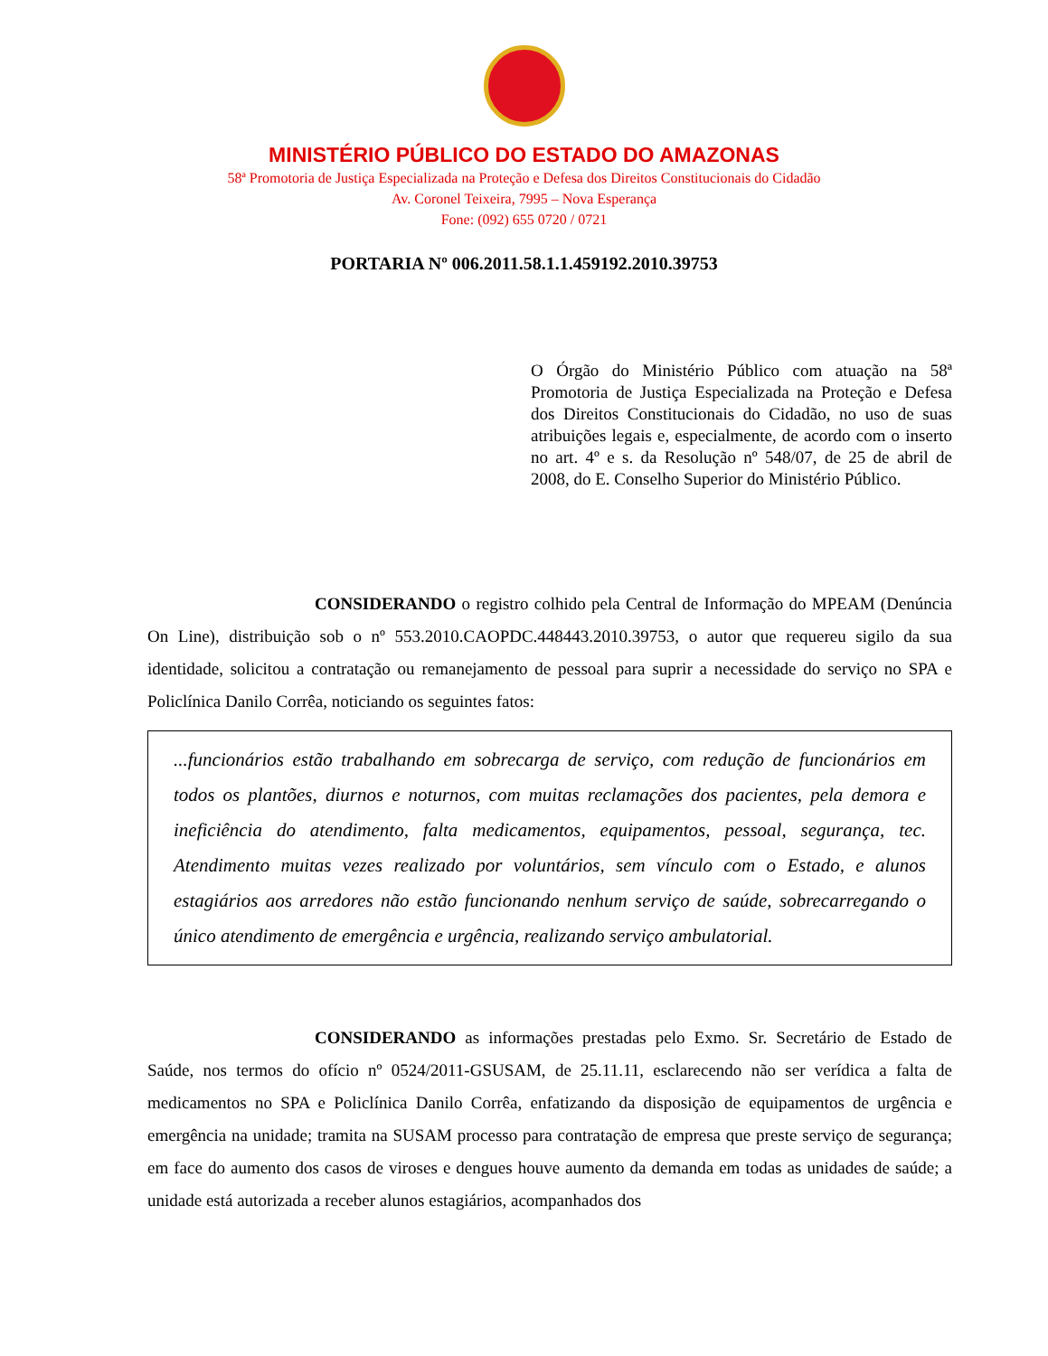MINISTÉRIO PÚBLICO DO ESTADO DO AMAZONAS
58ª Promotoria de Justiça Especializada na Proteção e Defesa dos Direitos Constitucionais do Cidadão
Av. Coronel Teixeira, 7995 – Nova Esperança
Fone: (092) 655 0720 / 0721
PORTARIA Nº 006.2011.58.1.1.459192.2010.39753
O Órgão do Ministério Público com atuação na 58ª Promotoria de Justiça Especializada na Proteção e Defesa dos Direitos Constitucionais do Cidadão, no uso de suas atribuições legais e, especialmente, de acordo com o inserto no art. 4º e s. da Resolução nº 548/07, de 25 de abril de 2008, do E. Conselho Superior do Ministério Público.
CONSIDERANDO o registro colhido pela Central de Informação do MPEAM (Denúncia On Line), distribuição sob o nº 553.2010.CAOPDC.448443.2010.39753, o autor que requereu sigilo da sua identidade, solicitou a contratação ou remanejamento de pessoal para suprir a necessidade do serviço no SPA e Policlínica Danilo Corrêa, noticiando os seguintes fatos:
...funcionários estão trabalhando em sobrecarga de serviço, com redução de funcionários em todos os plantões, diurnos e noturnos, com muitas reclamações dos pacientes, pela demora e ineficiência do atendimento, falta medicamentos, equipamentos, pessoal, segurança, tec. Atendimento muitas vezes realizado por voluntários, sem vínculo com o Estado, e alunos estagiários aos arredores não estão funcionando nenhum serviço de saúde, sobrecarregando o único atendimento de emergência e urgência, realizando serviço ambulatorial.
CONSIDERANDO as informações prestadas pelo Exmo. Sr. Secretário de Estado de Saúde, nos termos do ofício nº 0524/2011-GSUSAM, de 25.11.11, esclarecendo não ser verídica a falta de medicamentos no SPA e Policlínica Danilo Corrêa, enfatizando da disposição de equipamentos de urgência e emergência na unidade; tramita na SUSAM processo para contratação de empresa que preste serviço de segurança; em face do aumento dos casos de viroses e dengues houve aumento da demanda em todas as unidades de saúde; a unidade está autorizada a receber alunos estagiários, acompanhados dos